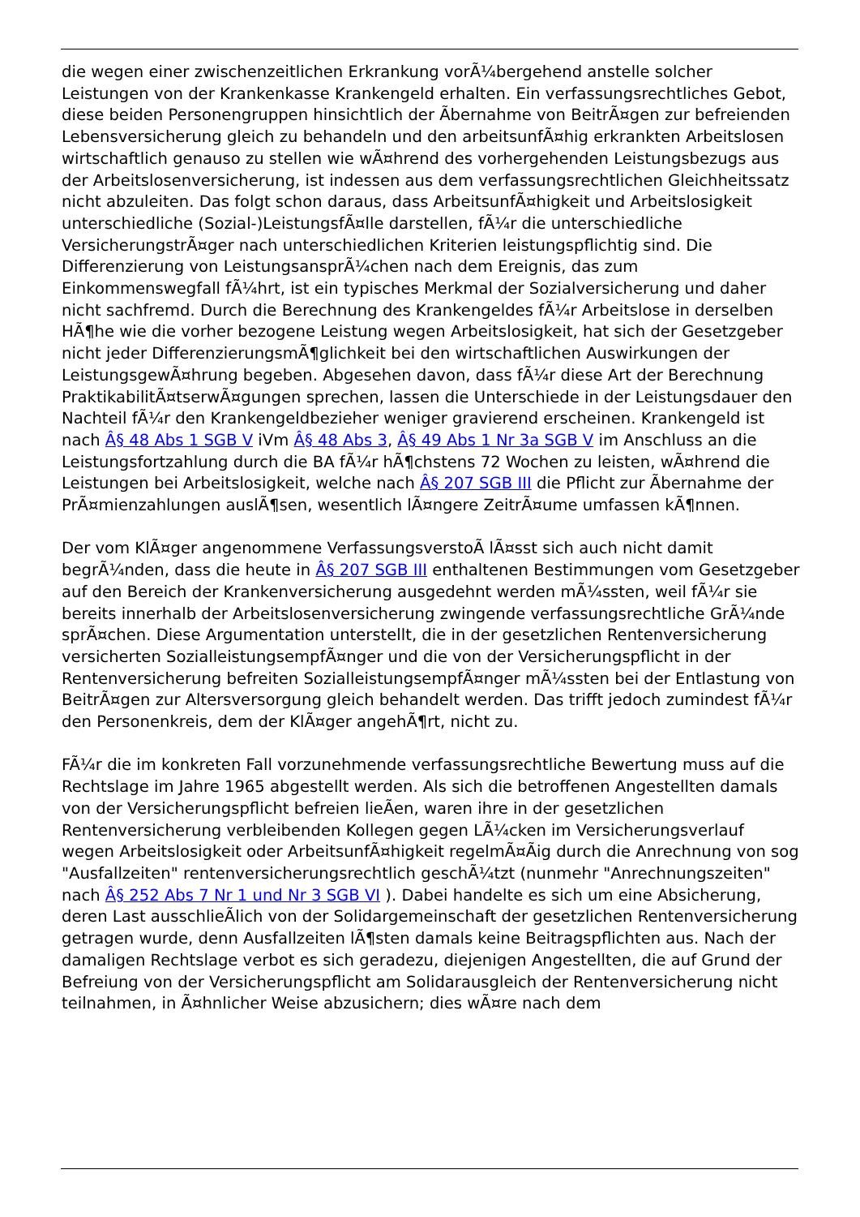die wegen einer zwischenzeitlichen Erkrankung vorÃ¼bergehend anstelle solcher Leistungen von der Krankenkasse Krankengeld erhalten. Ein verfassungsrechtliches Gebot, diese beiden Personengruppen hinsichtlich der Ã­bernahme von BeitrÃ¤gen zur befreienden Lebensversicherung gleich zu behandeln und den arbeitsunfÃ¤hig erkrankten Arbeitslosen wirtschaftlich genauso zu stellen wie wÃ¤hrend des vorhergehenden Leistungsbezugs aus der Arbeitslosenversicherung, ist indessen aus dem verfassungsrechtlichen Gleichheitssatz nicht abzuleiten. Das folgt schon daraus, dass ArbeitsunfÃ¤higkeit und Arbeitslosigkeit unterschiedliche (Sozial-)LeistungsfÃ¤lle darstellen, fÃ¼r die unterschiedliche VersicherungstrÃ¤ger nach unterschiedlichen Kriterien leistungspflichtig sind. Die Differenzierung von LeistungsansprÃ¼chen nach dem Ereignis, das zum Einkommenswegfall fÃ¼hrt, ist ein typisches Merkmal der Sozialversicherung und daher nicht sachfremd. Durch die Berechnung des Krankengeldes fÃ¼r Arbeitslose in derselben HÃ¶he wie die vorher bezogene Leistung wegen Arbeitslosigkeit, hat sich der Gesetzgeber nicht jeder DifferenzierungsmÃ¶glichkeit bei den wirtschaftlichen Auswirkungen der LeistungsgewÃ¤hrung begeben. Abgesehen davon, dass fÃ¼r diese Art der Berechnung PraktikabilitÃ¤tserwÃ¤gungen sprechen, lassen die Unterschiede in der Leistungsdauer den Nachteil fÃ¼r den Krankengeldbezieher weniger gravierend erscheinen. Krankengeld ist nach Â§ 48 Abs 1 SGB V iVm Â§ 48 Abs 3, Â§ 49 Abs 1 Nr 3a SGB V im Anschluss an die Leistungsfortzahlung durch die BA fÃ¼r hÃ¶chstens 72 Wochen zu leisten, wÃ¤hrend die Leistungen bei Arbeitslosigkeit, welche nach Â§ 207 SGB III die Pflicht zur Ã­bernahme der PrÃ¤mienzahlungen auslÃ¶sen, wesentlich lÃ¤ngere ZeitrÃ¤ume umfassen kÃ¶nnen.
Der vom KlÃ¤ger angenommene VerfassungsverstoÃ­ lÃ¤sst sich auch nicht damit begrÃ¼nden, dass die heute in Â§ 207 SGB III enthaltenen Bestimmungen vom Gesetzgeber auf den Bereich der Krankenversicherung ausgedehnt werden mÃ¼ssten, weil fÃ¼r sie bereits innerhalb der Arbeitslosenversicherung zwingende verfassungsrechtliche GrÃ¼nde sprÃ¤chen. Diese Argumentation unterstellt, die in der gesetzlichen Rentenversicherung versicherten SozialleistungsempfÃ¤nger und die von der Versicherungspflicht in der Rentenversicherung befreiten SozialleistungsempfÃ¤nger mÃ¼ssten bei der Entlastung von BeitrÃ¤gen zur Altersversorgung gleich behandelt werden. Das trifft jedoch zumindest fÃ¼r den Personenkreis, dem der KlÃ¤ger angehÃ¶rt, nicht zu.
FÃ¼r die im konkreten Fall vorzunehmende verfassungsrechtliche Bewertung muss auf die Rechtslage im Jahre 1965 abgestellt werden. Als sich die betroffenen Angestellten damals von der Versicherungspflicht befreien lieÃ­en, waren ihre in der gesetzlichen Rentenversicherung verbleibenden Kollegen gegen LÃ¼cken im Versicherungsverlauf wegen Arbeitslosigkeit oder ArbeitsunfÃ¤higkeit regelmÃ¤Ã­ig durch die Anrechnung von sog "Ausfallzeiten" rentenversicherungsrechtlich geschÃ¼tzt (nunmehr "Anrechnungszeiten" nach Â§ 252 Abs 7 Nr 1 und Nr 3 SGB VI ). Dabei handelte es sich um eine Absicherung, deren Last ausschlieÃ­lich von der Solidargemeinschaft der gesetzlichen Rentenversicherung getragen wurde, denn Ausfallzeiten lÃ¶sten damals keine Beitragspflichten aus. Nach der damaligen Rechtslage verbot es sich geradezu, diejenigen Angestellten, die auf Grund der Befreiung von der Versicherungspflicht am Solidarausgleich der Rentenversicherung nicht teilnahmen, in Ã¤hnlicher Weise abzusichern; dies wÃ¤re nach dem